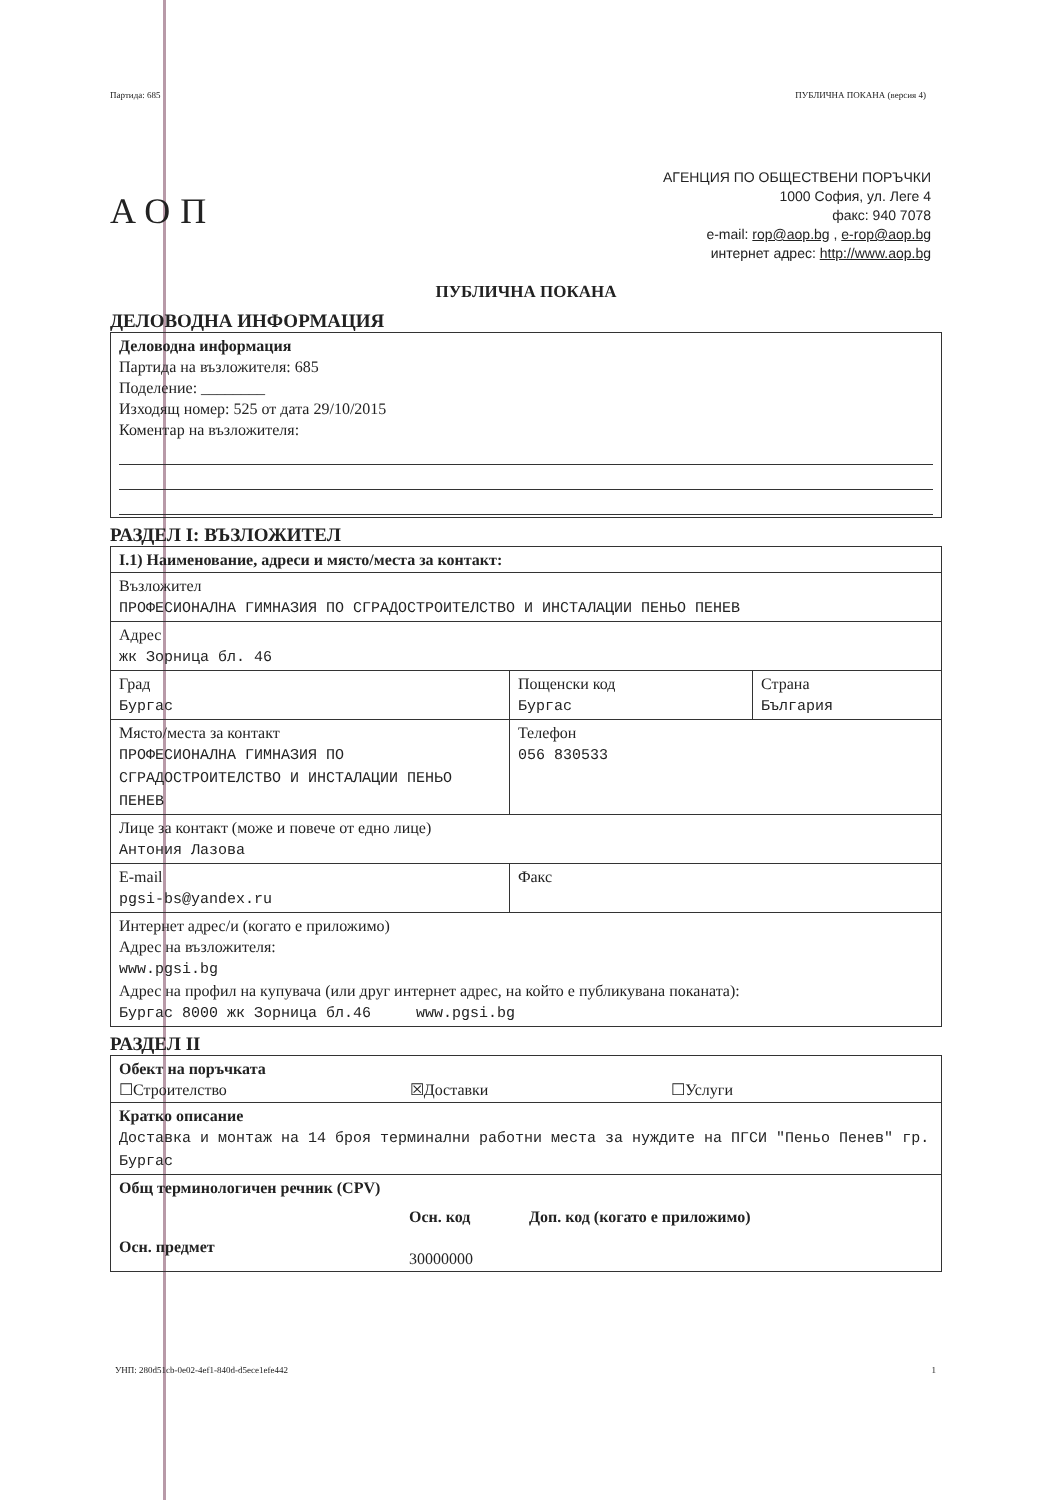Партида: 685 ПУБЛИЧНА ПОКАНА (версия 4)
АОП
АГЕНЦИЯ ПО ОБЩЕСТВЕНИ ПОРЪЧКИ
1000 София, ул. Леге 4
факс: 940 7078
e-mail: rop@aop.bg , e-rop@aop.bg
интернет адрес: http://www.aop.bg
ПУБЛИЧНА ПОКАНА
ДЕЛОВОДНА ИНФОРМАЦИЯ
| Деловодна информация Партида на възложителя: 685 Поделение: ________ Изходящ номер: 525 от дата 29/10/2015 Коментар на възложителя: |
РАЗДЕЛ I: ВЪЗЛОЖИТЕЛ
| I.1) Наименование, адреси и място/места за контакт: | | |
| Възложител ПРОФЕСИОНАЛНА ГИМНАЗИЯ ПО СГРАДОСТРОИТЕЛСТВО И ИНСТАЛАЦИИ ПЕНЬО ПЕНЕВ | | |
| Адрес жк Зорница бл. 46 | | |
| Град Бургас | Пощенски код Бургас | Страна България |
| Място/места за контакт ПРОФЕСИОНАЛНА ГИМНАЗИЯ ПО СГРАДОСТРОИТЕЛСТВО И ИНСТАЛАЦИИ ПЕНЬО ПЕНЕВ | Телефон 056 830533 | |
| Лице за контакт (може и повече от едно лице) Антония Лазова | | |
| E-mail pgsi-bs@yandex.ru | Факс | |
| Интернет адрес/и (когато е приложимо) Адрес на възложителя: www.pgsi.bg Адрес на профил на купувача (или друг интернет адрес, на който е публикувана поканата): Бургас 8000 жк Зорница бл.46 www.pgsi.bg | | |
РАЗДЕЛ II
| Обект на поръчката ☐Строителство ☒Доставки ☐Услуги |
| Кратко описание Доставка и монтаж на 14 броя терминални работни места за нуждите на ПГСИ "Пеньо Пенев" гр. Бургас |
| Общ терминологичен речник (CPV) Осн. предмет Осн. код 30000000 Доп. код (когато е приложимо) |
УНП: 280d51cb-0e02-4ef1-840d-d5ece1efe442 1